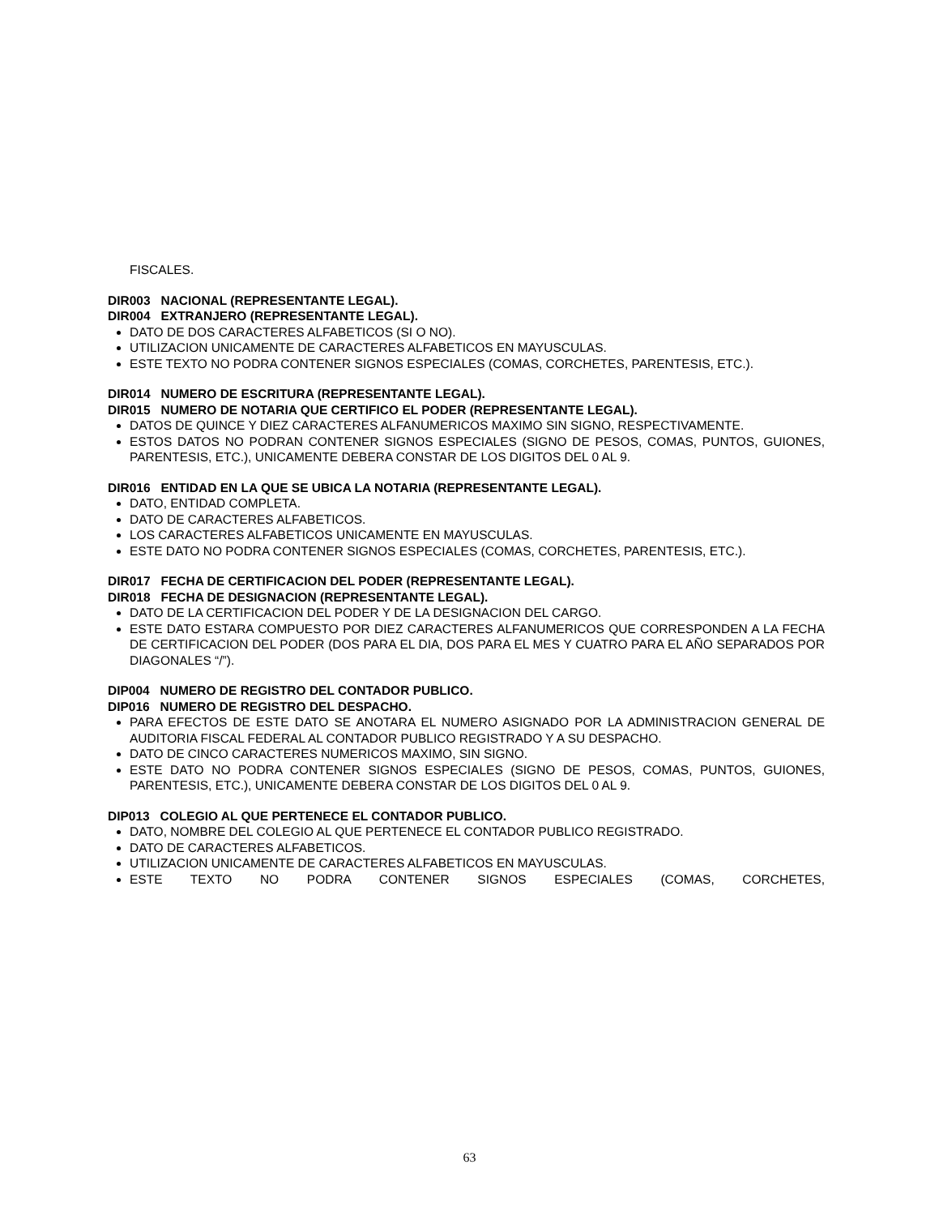FISCALES.
DIR003 NACIONAL (REPRESENTANTE LEGAL).
DIR004 EXTRANJERO (REPRESENTANTE LEGAL).
DATO DE DOS CARACTERES ALFABETICOS (SI O NO).
UTILIZACION UNICAMENTE DE CARACTERES ALFABETICOS EN MAYUSCULAS.
ESTE TEXTO NO PODRA CONTENER SIGNOS ESPECIALES (COMAS, CORCHETES, PARENTESIS, ETC.).
DIR014 NUMERO DE ESCRITURA (REPRESENTANTE LEGAL).
DIR015 NUMERO DE NOTARIA QUE CERTIFICO EL PODER (REPRESENTANTE LEGAL).
DATOS DE QUINCE Y DIEZ CARACTERES ALFANUMERICOS MAXIMO SIN SIGNO, RESPECTIVAMENTE.
ESTOS DATOS NO PODRAN CONTENER SIGNOS ESPECIALES (SIGNO DE PESOS, COMAS, PUNTOS, GUIONES, PARENTESIS, ETC.), UNICAMENTE DEBERA CONSTAR DE LOS DIGITOS DEL 0 AL 9.
DIR016 ENTIDAD EN LA QUE SE UBICA LA NOTARIA (REPRESENTANTE LEGAL).
DATO, ENTIDAD COMPLETA.
DATO DE CARACTERES ALFABETICOS.
LOS CARACTERES ALFABETICOS UNICAMENTE EN MAYUSCULAS.
ESTE DATO NO PODRA CONTENER SIGNOS ESPECIALES (COMAS, CORCHETES, PARENTESIS, ETC.).
DIR017 FECHA DE CERTIFICACION DEL PODER (REPRESENTANTE LEGAL).
DIR018 FECHA DE DESIGNACION (REPRESENTANTE LEGAL).
DATO DE LA CERTIFICACION DEL PODER Y DE LA DESIGNACION DEL CARGO.
ESTE DATO ESTARA COMPUESTO POR DIEZ CARACTERES ALFANUMERICOS QUE CORRESPONDEN A LA FECHA DE CERTIFICACION DEL PODER (DOS PARA EL DIA, DOS PARA EL MES Y CUATRO PARA EL AÑO SEPARADOS POR DIAGONALES “/”).
DIP004 NUMERO DE REGISTRO DEL CONTADOR PUBLICO.
DIP016 NUMERO DE REGISTRO DEL DESPACHO.
PARA EFECTOS DE ESTE DATO SE ANOTARA EL NUMERO ASIGNADO POR LA ADMINISTRACION GENERAL DE AUDITORIA FISCAL FEDERAL AL CONTADOR PUBLICO REGISTRADO Y A SU DESPACHO.
DATO DE CINCO CARACTERES NUMERICOS MAXIMO, SIN SIGNO.
ESTE DATO NO PODRA CONTENER SIGNOS ESPECIALES (SIGNO DE PESOS, COMAS, PUNTOS, GUIONES, PARENTESIS, ETC.), UNICAMENTE DEBERA CONSTAR DE LOS DIGITOS DEL 0 AL 9.
DIP013 COLEGIO AL QUE PERTENECE EL CONTADOR PUBLICO.
DATO, NOMBRE DEL COLEGIO AL QUE PERTENECE EL CONTADOR PUBLICO REGISTRADO.
DATO DE CARACTERES ALFABETICOS.
UTILIZACION UNICAMENTE DE CARACTERES ALFABETICOS EN MAYUSCULAS.
ESTE TEXTO NO PODRA CONTENER SIGNOS ESPECIALES (COMAS, CORCHETES,
63